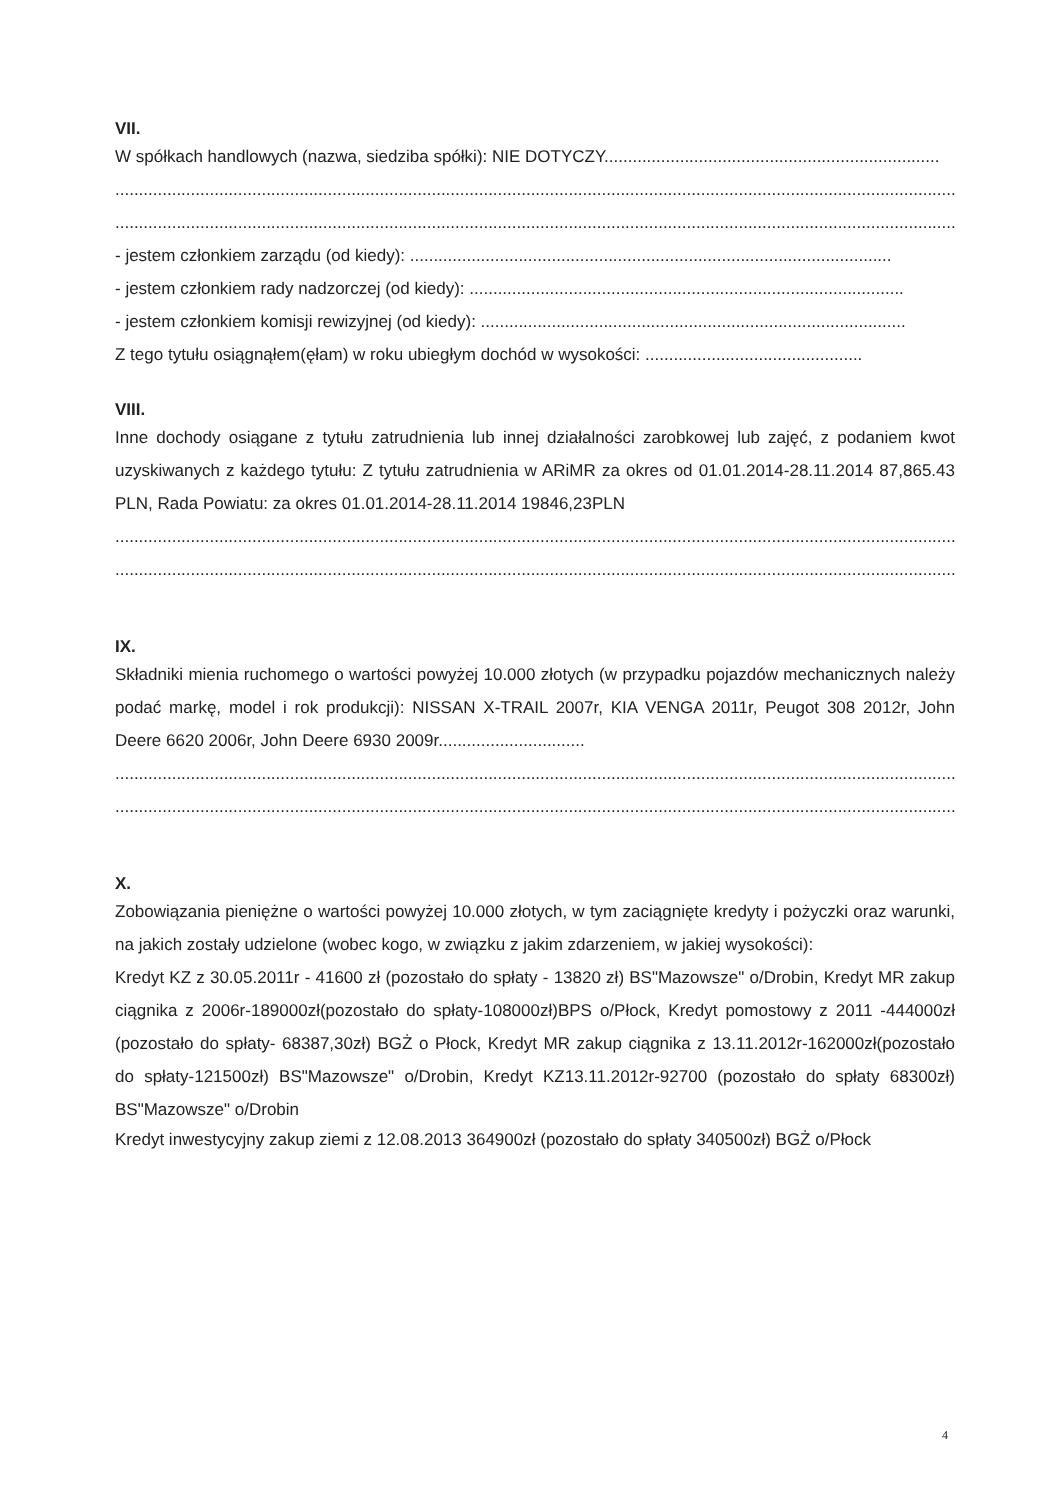VII.
W spółkach handlowych (nazwa, siedziba spółki): NIE DOTYCZY.......................................................................
..................................................................................................................................................................................
..................................................................................................................................................................................
- jestem członkiem zarządu (od kiedy): ......................................................................................................
- jestem członkiem rady nadzorczej (od kiedy): ............................................................................................
- jestem członkiem komisji rewizyjnej (od kiedy): ..........................................................................................
Z tego tytułu osiągnąłem(ęłam) w roku ubiegłym dochód w wysokości: ..............................................
VIII.
Inne dochody osiągane z tytułu zatrudnienia lub innej działalności zarobkowej lub zajęć, z podaniem kwot uzyskiwanych z każdego tytułu: Z tytułu zatrudnienia w ARiMR za okres od 01.01.2014-28.11.2014 87,865.43 PLN, Rada Powiatu: za okres 01.01.2014-28.11.2014 19846,23PLN
..................................................................................................................................................................................
..................................................................................................................................................................................
IX.
Składniki mienia ruchomego o wartości powyżej 10.000 złotych (w przypadku pojazdów mechanicznych należy podać markę, model i rok produkcji): NISSAN X-TRAIL 2007r, KIA VENGA 2011r, Peugot 308 2012r, John Deere 6620 2006r, John Deere 6930 2009r...............................
..................................................................................................................................................................................
..................................................................................................................................................................................
X.
Zobowiązania pieniężne o wartości powyżej 10.000 złotych, w tym zaciągnięte kredyty i pożyczki oraz warunki, na jakich zostały udzielone (wobec kogo, w związku z jakim zdarzeniem, w jakiej wysokości):
Kredyt KZ z 30.05.2011r - 41600 zł (pozostało do spłaty - 13820 zł) BS"Mazowsze" o/Drobin, Kredyt MR zakup ciągnika z 2006r-189000zł(pozostało do spłaty-108000zł)BPS o/Płock, Kredyt pomostowy z 2011 -444000zł (pozostało do spłaty- 68387,30zł) BGŻ o Płock, Kredyt MR zakup ciągnika z 13.11.2012r-162000zł(pozostało do spłaty-121500zł) BS"Mazowsze" o/Drobin, Kredyt KZ13.11.2012r-92700 (pozostało do spłaty 68300zł) BS"Mazowsze" o/Drobin
Kredyt inwestycyjny zakup ziemi z 12.08.2013 364900zł (pozostało do spłaty 340500zł) BGŻ o/Płock
4